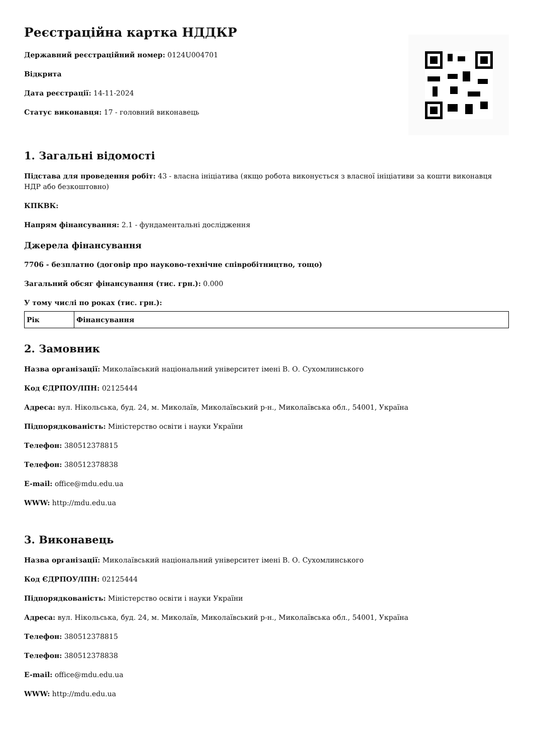Реєстраційна картка НДДКР
Державний реєстраційний номер: 0124U004701
Відкрита
Дата реєстрації: 14-11-2024
Статус виконавця: 17 - головний виконавець
1. Загальні відомості
Підстава для проведення робіт: 43 - власна ініціатива (якщо робота виконується з власної ініціативи за кошти виконавця НДР або безкоштовно)
КПКВК:
Напрям фінансування: 2.1 - фундаментальні дослідження
Джерела фінансування
7706 - безплатно (договір про науково-технічне співробітництво, тощо)
Загальний обсяг фінансування (тис. грн.): 0.000
У тому числі по роках (тис. грн.):
| Рік | Фінансування |
| --- | --- |
2. Замовник
Назва організації: Миколаївський національний університет імені В. О. Сухомлинського
Код ЄДРПОУ/ІПН: 02125444
Адреса: вул. Нікольська, буд. 24, м. Миколаїв, Миколаївський р-н., Миколаївська обл., 54001, Україна
Підпорядкованість: Міністерство освіти і науки України
Телефон: 380512378815
Телефон: 380512378838
E-mail: office@mdu.edu.ua
WWW: http://mdu.edu.ua
3. Виконавець
Назва організації: Миколаївський національний університет імені В. О. Сухомлинського
Код ЄДРПОУ/ІПН: 02125444
Підпорядкованість: Міністерство освіти і науки України
Адреса: вул. Нікольська, буд. 24, м. Миколаїв, Миколаївський р-н., Миколаївська обл., 54001, Україна
Телефон: 380512378815
Телефон: 380512378838
E-mail: office@mdu.edu.ua
WWW: http://mdu.edu.ua